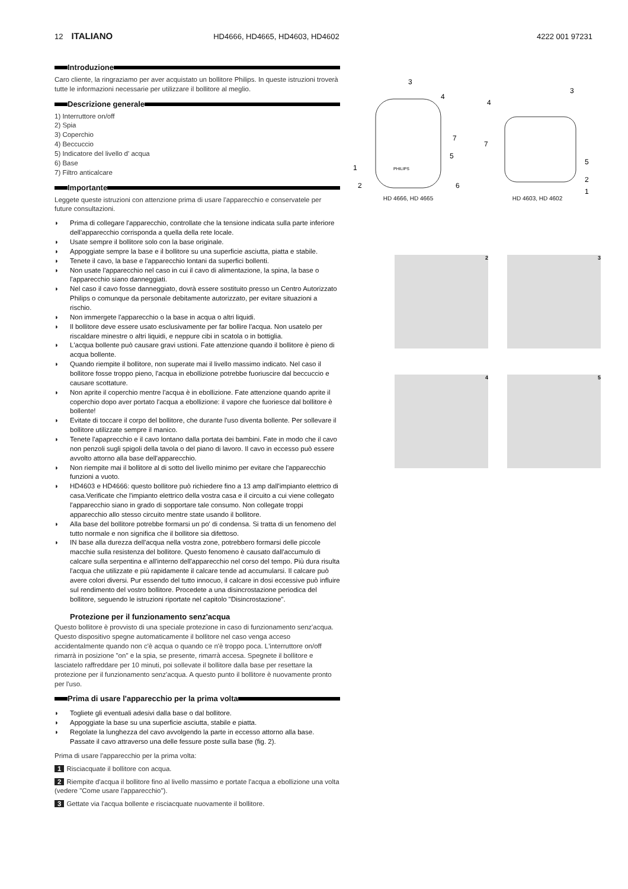12 ITALIANO HD4666, HD4665, HD4603, HD4602 4222 001 97231
Introduzione
Caro cliente, la ringraziamo per aver acquistato un bollitore Philips. In queste istruzioni troverà tutte le informazioni necessarie per utilizzare il bollitore al meglio.
Descrizione generale
1) Interruttore on/off
2) Spia
3) Coperchio
4) Beccuccio
5) Indicatore del livello d' acqua
6) Base
7) Filtro anticalcare
Importante
Leggete queste istruzioni con attenzione prima di usare l'apparecchio e conservatele per future consultazioni.
◗ Prima di collegare l'apparecchio, controllate che la tensione indicata sulla parte inferiore dell'apparecchio corrisponda a quella della rete locale.
◗ Usate sempre il bollitore solo con la base originale.
◗ Appoggiate sempre la base e il bollitore su una superficie asciutta, piatta e stabile.
◗ Tenete il cavo, la base e l'apparecchio lontani da superfici bollenti.
◗ Non usate l'apparecchio nel caso in cui il cavo di alimentazione, la spina, la base o l'apparecchio siano danneggiati.
◗ Nel caso il cavo fosse danneggiato, dovrà essere sostituito presso un Centro Autorizzato Philips o comunque da personale debitamente autorizzato, per evitare situazioni a rischio.
◗ Non immergete l'apparecchio o la base in acqua o altri liquidi.
◗ Il bollitore deve essere usato esclusivamente per far bollire l'acqua. Non usatelo per riscaldare minestre o altri liquidi, e neppure cibi in scatola o in bottiglia.
◗ L'acqua bollente può causare gravi ustioni. Fate attenzione quando il bollitore è pieno di acqua bollente.
◗ Quando riempite il bollitore, non superate mai il livello massimo indicato. Nel caso il bollitore fosse troppo pieno, l'acqua in ebollizione potrebbe fuoriuscire dal beccuccio e causare scottature.
◗ Non aprite il coperchio mentre l'acqua è in ebollizione. Fate attenzione quando aprite il coperchio dopo aver portato l'acqua a ebollizione: il vapore che fuoriesce dal bollitore è bollente!
◗ Evitate di toccare il corpo del bollitore, che durante l'uso diventa bollente. Per sollevare il bollitore utilizzate sempre il manico.
◗ Tenete l'apaprecchio e il cavo lontano dalla portata dei bambini. Fate in modo che il cavo non penzoli sugli spigoli della tavola o del piano di lavoro. Il cavo in eccesso può essere avvolto attorno alla base dell'apparecchio.
◗ Non riempite mai il bollitore al di sotto del livello minimo per evitare che l'apparecchio funzioni a vuoto.
◗ HD4603 e HD4666: questo bollitore può richiedere fino a 13 amp dall'impianto elettrico di casa.Verificate che l'impianto elettrico della vostra casa e il circuito a cui viene collegato l'apparecchio siano in grado di sopportare tale consumo. Non collegate troppi apparecchio allo stesso circuito mentre state usando il bollitore.
◗ Alla base del bollitore potrebbe formarsi un po' di condensa. Si tratta di un fenomeno del tutto normale e non significa che il bollitore sia difettoso.
◗ IN base alla durezza dell'acqua nella vostra zone, potrebbero formarsi delle piccole macchie sulla resistenza del bollitore. Questo fenomeno è causato dall'accumulo di calcare sulla serpentina e all'interno dell'apparecchio nel corso del tempo. Più dura risulta l'acqua che utilizzate e più rapidamente il calcare tende ad accumularsi. Il calcare può avere colori diversi. Pur essendo del tutto innocuo, il calcare in dosi eccessive può influire sul rendimento del vostro bollitore. Procedete a una disincrostazione periodica del bollitore, seguendo le istruzioni riportate nel capitolo "Disincrostazione".
Protezione per il funzionamento senz'acqua
Questo bollitore è provvisto di una speciale protezione in caso di funzionamento senz'acqua. Questo dispositivo spegne automaticamente il bollitore nel caso venga acceso accidentalmente quando non c'è acqua o quando ce n'è troppo poca. L'interruttore on/off rimarrà in posizione "on" e la spia, se presente, rimarrà accesa. Spegnete il bollitore e lasciatelo raffreddare per 10 minuti, poi sollevate il bollitore dalla base per resettare la protezione per il funzionamento senz'acqua. A questo punto il bollitore è nuovamente pronto per l'uso.
Prima di usare l'apparecchio per la prima volta
◗ Togliete gli eventuali adesivi dalla base o dal bollitore.
◗ Appoggiate la base su una superficie asciutta, stabile e piatta.
◗ Regolate la lunghezza del cavo avvolgendo la parte in eccesso attorno alla base. Passate il cavo attraverso una delle fessure poste sulla base (fig. 2).
Prima di usare l'apparecchio per la prima volta:
1 Risciacquate il bollitore con acqua.
2 Riempite d'acqua il bollitore fino al livello massimo e portate l'acqua a ebollizione una volta (vedere "Come usare l'apparecchio").
3 Gettate via l'acqua bollente e risciacquate nuovamente il bollitore.
PHILIPS
3
4
7
5
1
2
6
HD 4666, HD 4665
3
4
7
5
2
1
HD 4603, HD 4602
2
3
4
5